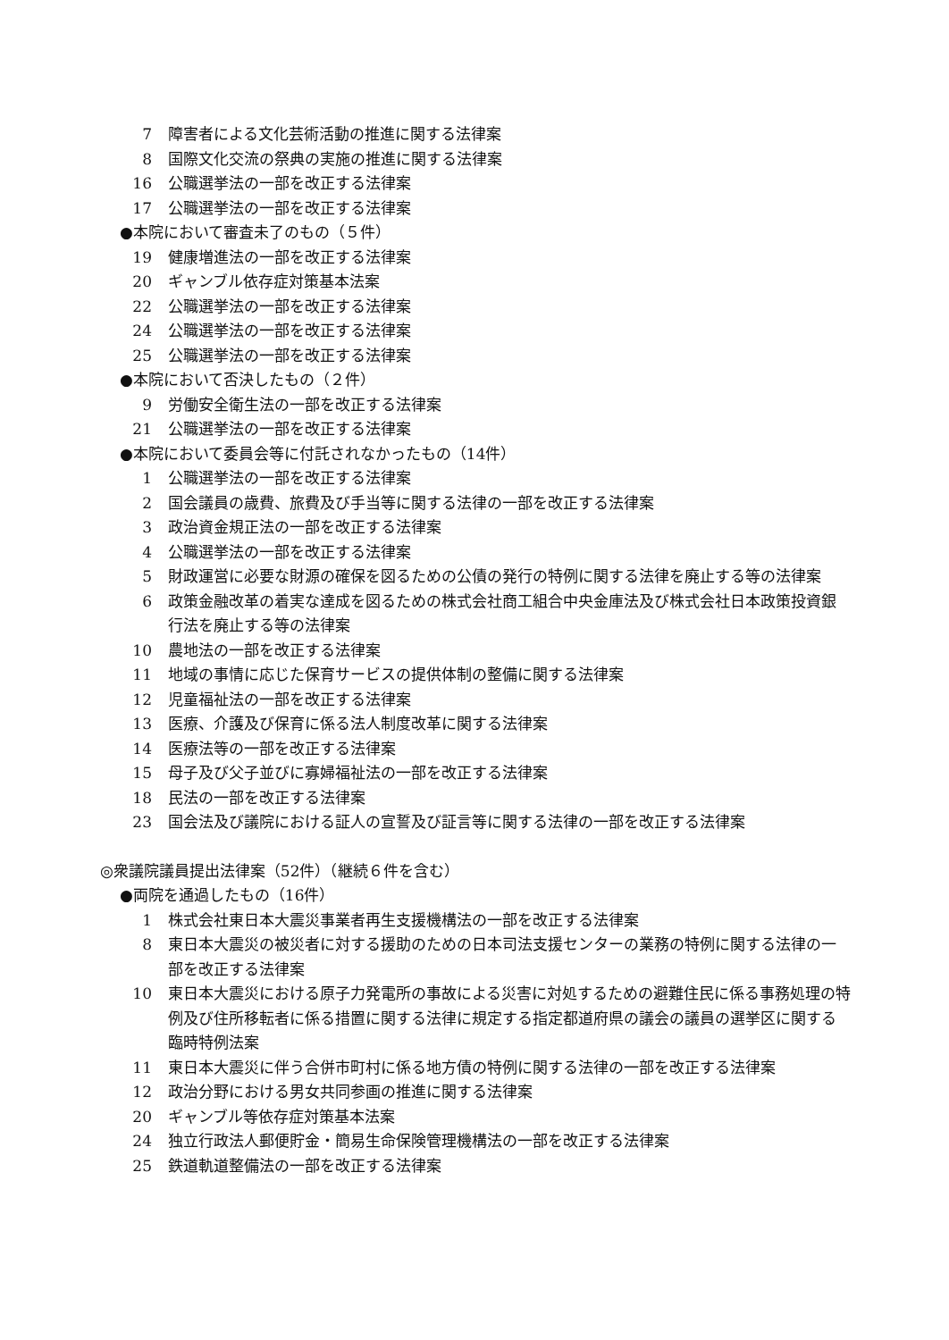7 障害者による文化芸術活動の推進に関する法律案
8 国際文化交流の祭典の実施の推進に関する法律案
16 公職選挙法の一部を改正する法律案
17 公職選挙法の一部を改正する法律案
●本院において審査未了のもの（５件）
19 健康増進法の一部を改正する法律案
20 ギャンブル依存症対策基本法案
22 公職選挙法の一部を改正する法律案
24 公職選挙法の一部を改正する法律案
25 公職選挙法の一部を改正する法律案
●本院において否決したもの（２件）
9 労働安全衛生法の一部を改正する法律案
21 公職選挙法の一部を改正する法律案
●本院において委員会等に付託されなかったもの（14件）
1 公職選挙法の一部を改正する法律案
2 国会議員の歳費、旅費及び手当等に関する法律の一部を改正する法律案
3 政治資金規正法の一部を改正する法律案
4 公職選挙法の一部を改正する法律案
5 財政運営に必要な財源の確保を図るための公債の発行の特例に関する法律を廃止する等の法律案
6 政策金融改革の着実な達成を図るための株式会社商工組合中央金庫法及び株式会社日本政策投資銀行法を廃止する等の法律案
10 農地法の一部を改正する法律案
11 地域の事情に応じた保育サービスの提供体制の整備に関する法律案
12 児童福祉法の一部を改正する法律案
13 医療、介護及び保育に係る法人制度改革に関する法律案
14 医療法等の一部を改正する法律案
15 母子及び父子並びに寡婦福祉法の一部を改正する法律案
18 民法の一部を改正する法律案
23 国会法及び議院における証人の宣誓及び証言等に関する法律の一部を改正する法律案
◎衆議院議員提出法律案（52件）（継続６件を含む）
●両院を通過したもの（16件）
1 株式会社東日本大震災事業者再生支援機構法の一部を改正する法律案
8 東日本大震災の被災者に対する援助のための日本司法支援センターの業務の特例に関する法律の一部を改正する法律案
10 東日本大震災における原子力発電所の事故による災害に対処するための避難住民に係る事務処理の特例及び住所移転者に係る措置に関する法律に規定する指定都道府県の議会の議員の選挙区に関する臨時特例法案
11 東日本大震災に伴う合併市町村に係る地方債の特例に関する法律の一部を改正する法律案
12 政治分野における男女共同参画の推進に関する法律案
20 ギャンブル等依存症対策基本法案
24 独立行政法人郵便貯金・簡易生命保険管理機構法の一部を改正する法律案
25 鉄道軌道整備法の一部を改正する法律案